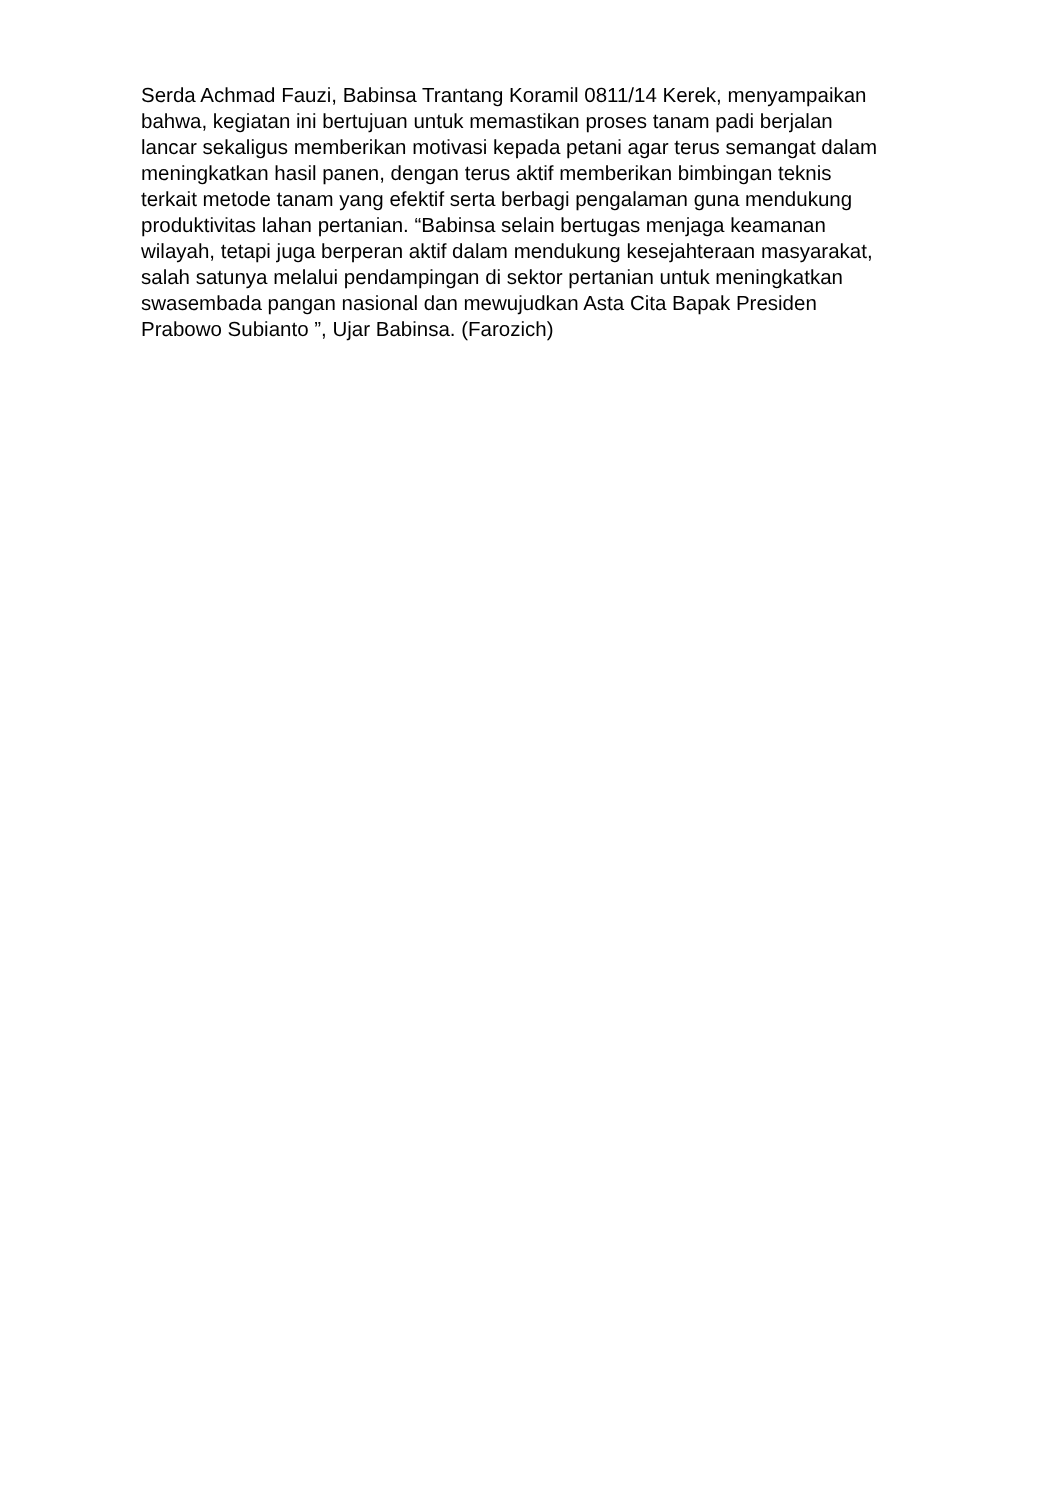Serda Achmad Fauzi, Babinsa Trantang Koramil 0811/14 Kerek, menyampaikan
bahwa, kegiatan ini bertujuan untuk memastikan proses tanam padi berjalan
lancar sekaligus memberikan motivasi kepada petani agar terus semangat dalam
meningkatkan hasil panen, dengan terus aktif memberikan bimbingan teknis
terkait metode tanam yang efektif serta berbagi pengalaman guna mendukung
produktivitas lahan pertanian. “Babinsa selain bertugas menjaga keamanan
wilayah, tetapi juga berperan aktif dalam mendukung kesejahteraan masyarakat,
salah satunya melalui pendampingan di sektor pertanian untuk meningkatkan
swasembada pangan nasional dan mewujudkan Asta Cita Bapak Presiden
Prabowo Subianto ”, Ujar Babinsa. (Farozich)